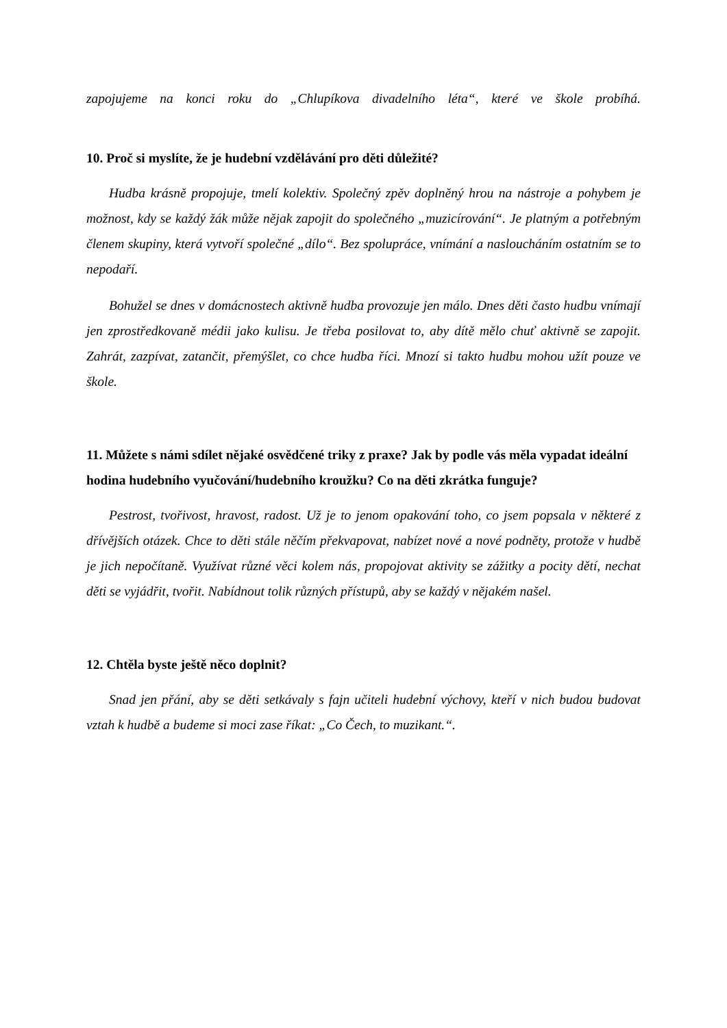zapojujeme na konci roku do „Chlupíkova divadelního léta“, které ve škole probíhá.
10. Proč si myslíte, že je hudební vzdělávání pro děti důležité?
Hudba krásně propojuje, tmelí kolektiv. Společný zpěv doplněný hrou na nástroje a pohybem je možnost, kdy se každý žák může nějak zapojit do společného „muzicírování“. Je platným a potřebným členem skupiny, která vytvoří společné „dílo“. Bez spolupráce, vnímání a nasloucháním ostatním se to nepodaří.
Bohužel se dnes v domácnostech aktivně hudba provozuje jen málo. Dnes děti často hudbu vnímají jen zprostředkovaně médii jako kulisu. Je třeba posilovat to, aby dítě mělo chuť aktivně se zapojit. Zahrát, zazpívat, zatančit, přemýšlet, co chce hudba říci. Mnozí si takto hudbu mohou užít pouze ve škole.
11. Můžete s námi sdílet nějaké osvědčené triky z praxe? Jak by podle vás měla vypadat ideální hodina hudebního vyučování/hudebního kroužku? Co na děti zkrátka funguje?
Pestrost, tvořivost, hravost, radost. Už je to jenom opakování toho, co jsem popsala v některé z dřívějších otázek. Chce to děti stále něčím překvapovat, nabízet nové a nové podněty, protože v hudbě je jich nepočítaně. Využívat různé věci kolem nás, propojovat aktivity se zážitky a pocity dětí, nechat děti se vyjádřit, tvořit. Nabídnout tolik různých přístupů, aby se každý v nějakém našel.
12. Chtěla byste ještě něco doplnit?
Snad jen přání, aby se děti setkávaly s fajn učiteli hudební výchovy, kteří v nich budou budovat vztah k hudbě a budeme si moci zase říkat: „Co Čech, to muzikant.“.